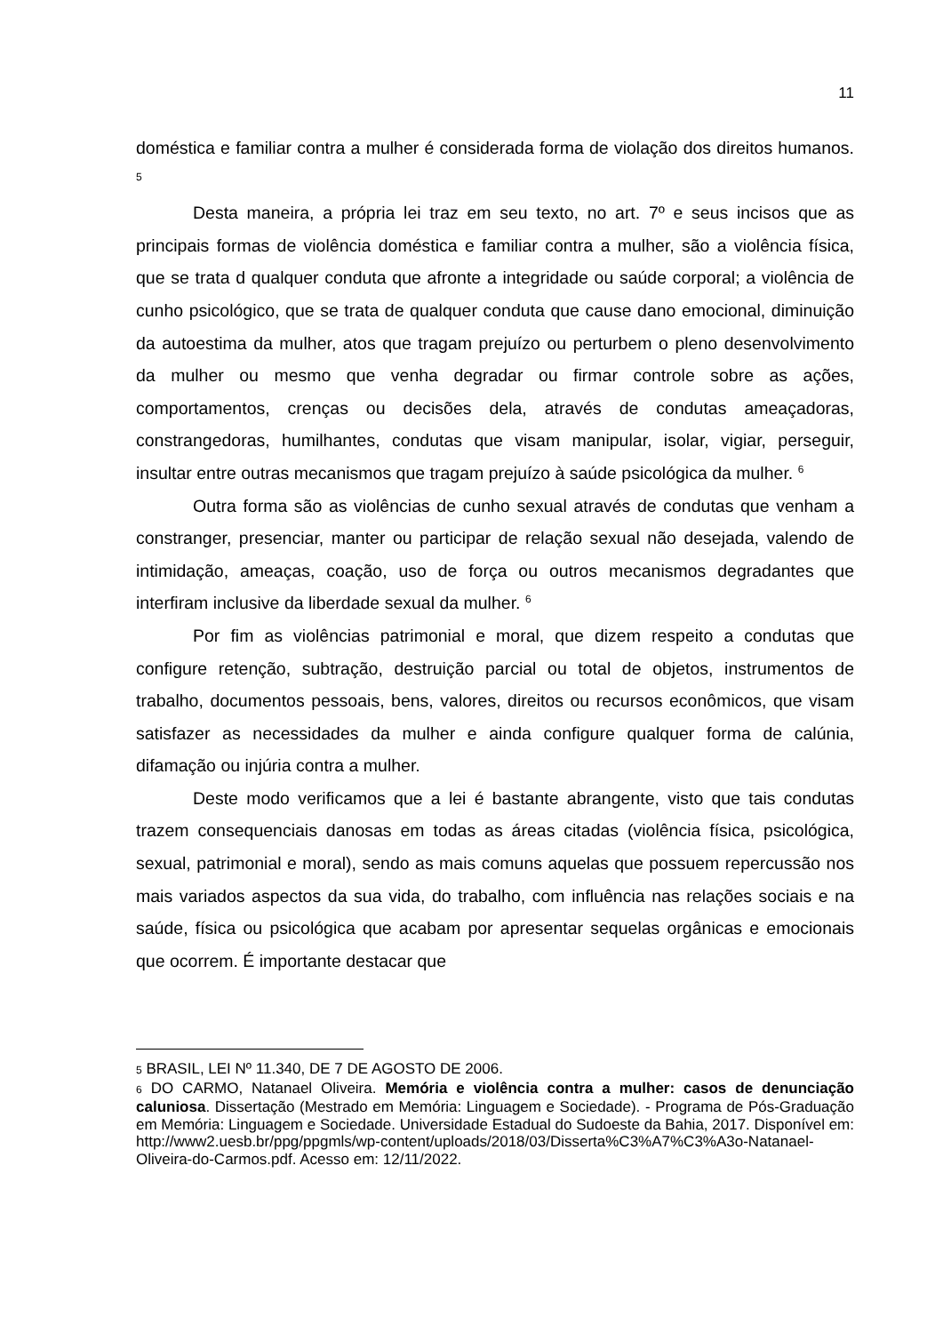11
doméstica e familiar contra a mulher é considerada forma de violação dos direitos humanos. <sup>5</sup>
Desta maneira, a própria lei traz em seu texto, no art. 7º e seus incisos que as principais formas de violência doméstica e familiar contra a mulher, são a violência física, que se trata d qualquer conduta que afronte a integridade ou saúde corporal; a violência de cunho psicológico, que se trata de qualquer conduta que cause dano emocional, diminuição da autoestima da mulher, atos que tragam prejuízo ou perturbem o pleno desenvolvimento da mulher ou mesmo que venha degradar ou firmar controle sobre as ações, comportamentos, crenças ou decisões dela, através de condutas ameaçadoras, constrangedoras, humilhantes, condutas que visam manipular, isolar, vigiar, perseguir, insultar entre outras mecanismos que tragam prejuízo à saúde psicológica da mulher. <sup>6</sup>
Outra forma são as violências de cunho sexual através de condutas que venham a constranger, presenciar, manter ou participar de relação sexual não desejada, valendo de intimidação, ameaças, coação, uso de força ou outros mecanismos degradantes que interfiram inclusive da liberdade sexual da mulher. <sup>6</sup>
Por fim as violências patrimonial e moral, que dizem respeito a condutas que configure retenção, subtração, destruição parcial ou total de objetos, instrumentos de trabalho, documentos pessoais, bens, valores, direitos ou recursos econômicos, que visam satisfazer as necessidades da mulher e ainda configure qualquer forma de calúnia, difamação ou injúria contra a mulher.
Deste modo verificamos que a lei é bastante abrangente, visto que tais condutas trazem consequenciais danosas em todas as áreas citadas (violência física, psicológica, sexual, patrimonial e moral), sendo as mais comuns aquelas que possuem repercussão nos mais variados aspectos da sua vida, do trabalho, com influência nas relações sociais e na saúde, física ou psicológica que acabam por apresentar sequelas orgânicas e emocionais que ocorrem. É importante destacar que
5 BRASIL, LEI Nº 11.340, DE 7 DE AGOSTO DE 2006.
6 DO CARMO, Natanael Oliveira. Memória e violência contra a mulher: casos de denunciação caluniosa. Dissertação (Mestrado em Memória: Linguagem e Sociedade). - Programa de Pós-Graduação em Memória: Linguagem e Sociedade. Universidade Estadual do Sudoeste da Bahia, 2017. Disponível em: http://www2.uesb.br/ppg/ppgmls/wp-content/uploads/2018/03/Disserta%C3%A7%C3%A3o-Natanael-Oliveira-do-Carmos.pdf. Acesso em: 12/11/2022.